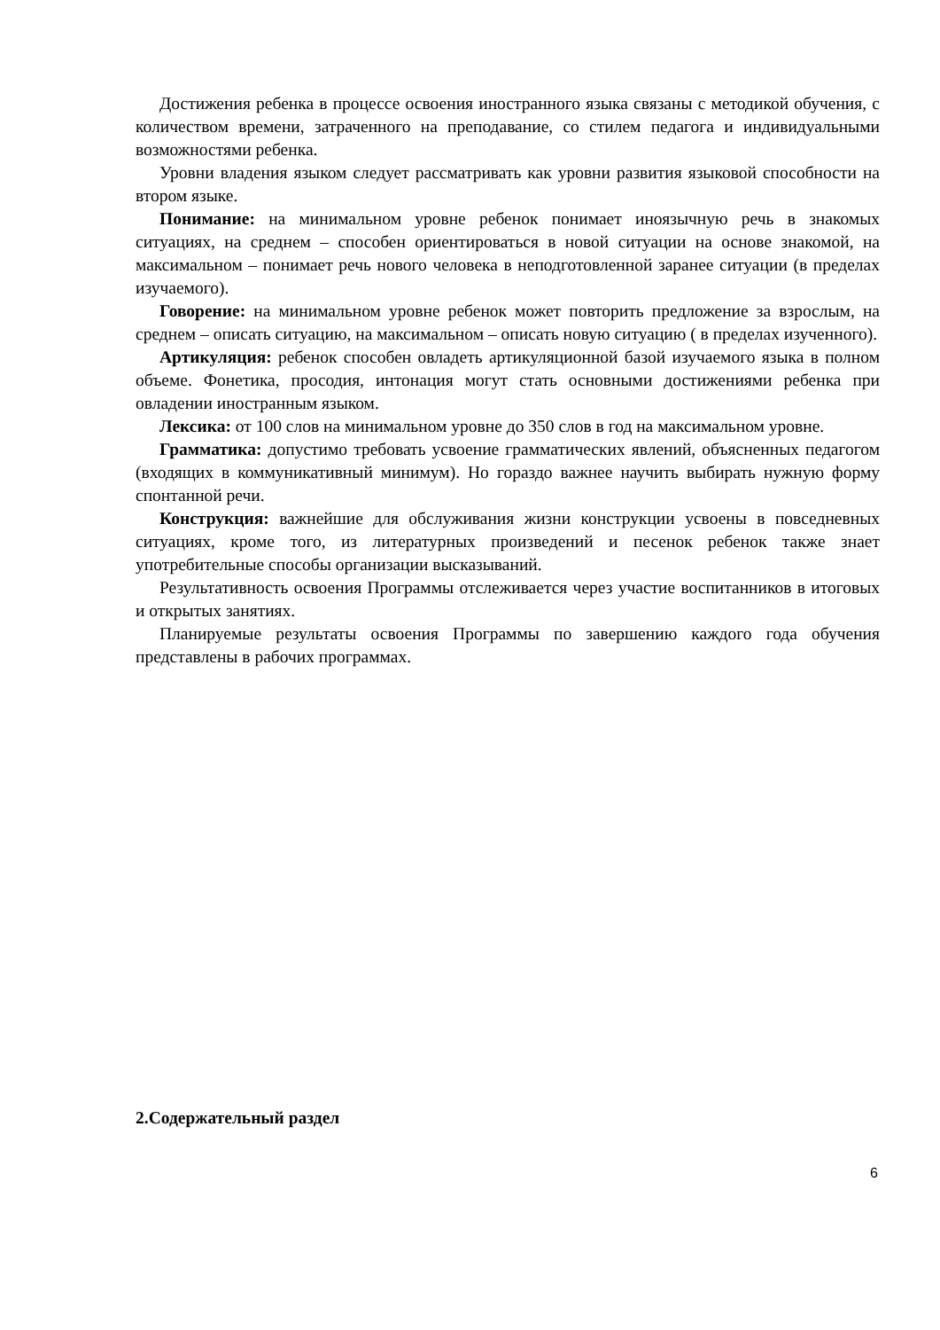Достижения ребенка в процессе освоения иностранного языка связаны с методикой обучения, с количеством времени, затраченного на преподавание, со стилем педагога и индивидуальными возможностями ребенка.
Уровни владения языком следует рассматривать как уровни развития языковой способности на втором языке.
Понимание: на минимальном уровне ребенок понимает иноязычную речь в знакомых ситуациях, на среднем – способен ориентироваться в новой ситуации на основе знакомой, на максимальном – понимает речь нового человека в неподготовленной заранее ситуации (в пределах изучаемого).
Говорение: на минимальном уровне ребенок может повторить предложение за взрослым, на среднем – описать ситуацию, на максимальном – описать новую ситуацию ( в пределах изученного).
Артикуляция: ребенок способен овладеть артикуляционной базой изучаемого языка в полном объеме. Фонетика, просодия, интонация могут стать основными достижениями ребенка при овладении иностранным языком.
Лексика: от 100 слов на минимальном уровне до 350 слов в год на максимальном уровне.
Грамматика: допустимо требовать усвоение грамматических явлений, объясненных педагогом (входящих в коммуникативный минимум). Но гораздо важнее научить выбирать нужную форму спонтанной речи.
Конструкция: важнейшие для обслуживания жизни конструкции усвоены в повседневных ситуациях, кроме того, из литературных произведений и песенок ребенок также знает употребительные способы организации высказываний.
Результативность освоения Программы отслеживается через участие воспитанников в итоговых и открытых занятиях.
Планируемые результаты освоения Программы по завершению каждого года обучения представлены в рабочих программах.
2.Содержательный раздел
6